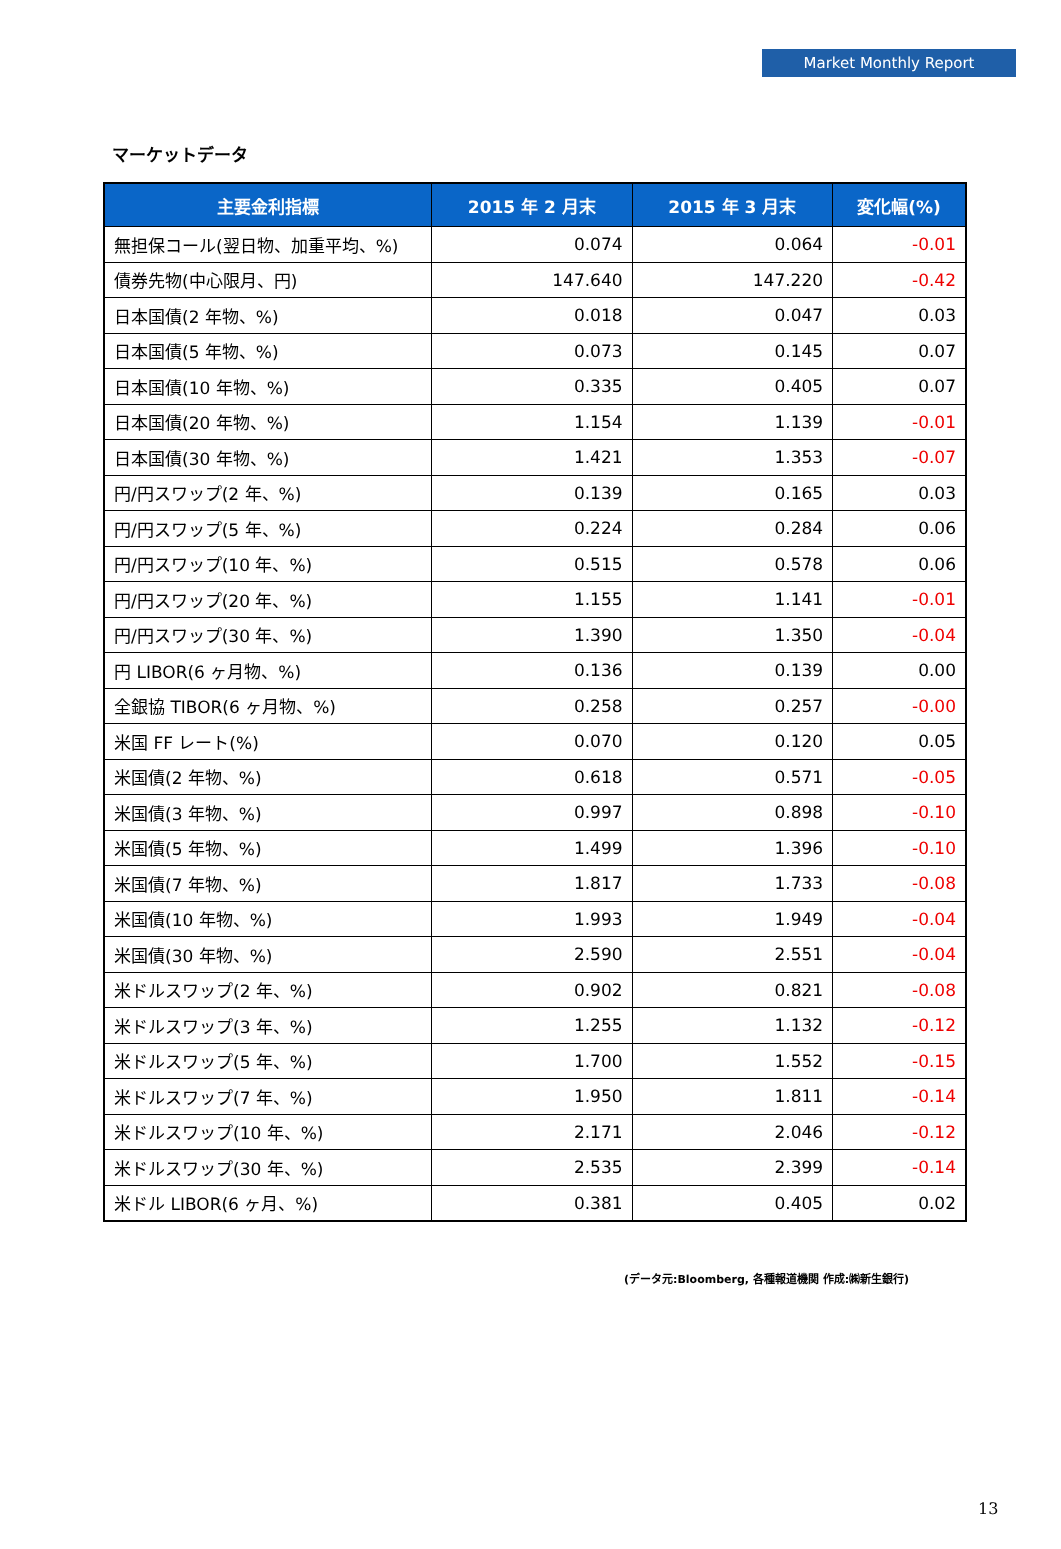Market Monthly Report
マーケットデータ
| 主要金利指標 | 2015 年 2 月末 | 2015 年 3 月末 | 変化幅(%) |
| --- | --- | --- | --- |
| 無担保コール(翌日物、加重平均、%) | 0.074 | 0.064 | -0.01 |
| 債券先物(中心限月、円) | 147.640 | 147.220 | -0.42 |
| 日本国債(2 年物、%) | 0.018 | 0.047 | 0.03 |
| 日本国債(5 年物、%) | 0.073 | 0.145 | 0.07 |
| 日本国債(10 年物、%) | 0.335 | 0.405 | 0.07 |
| 日本国債(20 年物、%) | 1.154 | 1.139 | -0.01 |
| 日本国債(30 年物、%) | 1.421 | 1.353 | -0.07 |
| 円/円スワップ(2 年、%) | 0.139 | 0.165 | 0.03 |
| 円/円スワップ(5 年、%) | 0.224 | 0.284 | 0.06 |
| 円/円スワップ(10 年、%) | 0.515 | 0.578 | 0.06 |
| 円/円スワップ(20 年、%) | 1.155 | 1.141 | -0.01 |
| 円/円スワップ(30 年、%) | 1.390 | 1.350 | -0.04 |
| 円 LIBOR(6 ヶ月物、%) | 0.136 | 0.139 | 0.00 |
| 全銀協 TIBOR(6 ヶ月物、%) | 0.258 | 0.257 | -0.00 |
| 米国 FF レート(%) | 0.070 | 0.120 | 0.05 |
| 米国債(2 年物、%) | 0.618 | 0.571 | -0.05 |
| 米国債(3 年物、%) | 0.997 | 0.898 | -0.10 |
| 米国債(5 年物、%) | 1.499 | 1.396 | -0.10 |
| 米国債(7 年物、%) | 1.817 | 1.733 | -0.08 |
| 米国債(10 年物、%) | 1.993 | 1.949 | -0.04 |
| 米国債(30 年物、%) | 2.590 | 2.551 | -0.04 |
| 米ドルスワップ(2 年、%) | 0.902 | 0.821 | -0.08 |
| 米ドルスワップ(3 年、%) | 1.255 | 1.132 | -0.12 |
| 米ドルスワップ(5 年、%) | 1.700 | 1.552 | -0.15 |
| 米ドルスワップ(7 年、%) | 1.950 | 1.811 | -0.14 |
| 米ドルスワップ(10 年、%) | 2.171 | 2.046 | -0.12 |
| 米ドルスワップ(30 年、%) | 2.535 | 2.399 | -0.14 |
| 米ドル LIBOR(6 ヶ月、%) | 0.381 | 0.405 | 0.02 |
(データ元:Bloomberg, 各種報道機関 作成:㈱新生銀行)
13